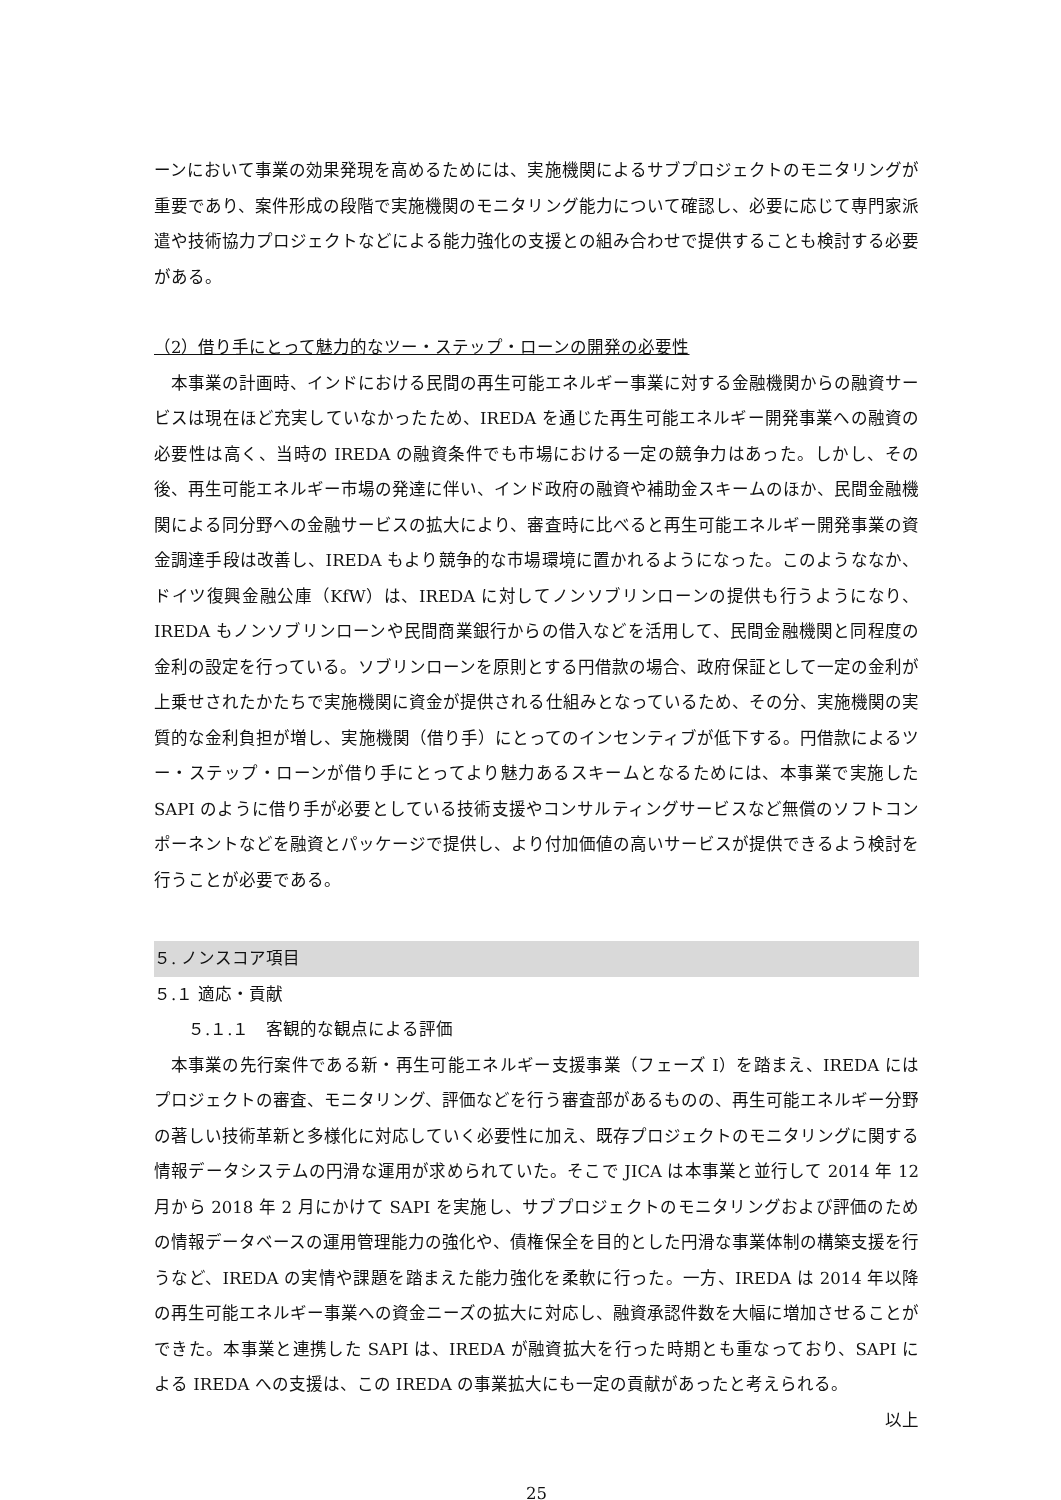ーンにおいて事業の効果発現を高めるためには、実施機関によるサブプロジェクトのモニタリングが重要であり、案件形成の段階で実施機関のモニタリング能力について確認し、必要に応じて専門家派遣や技術協力プロジェクトなどによる能力強化の支援との組み合わせで提供することも検討する必要がある。
（2）借り手にとって魅力的なツー・ステップ・ローンの開発の必要性
本事業の計画時、インドにおける民間の再生可能エネルギー事業に対する金融機関からの融資サービスは現在ほど充実していなかったため、IREDA を通じた再生可能エネルギー開発事業への融資の必要性は高く、当時の IREDA の融資条件でも市場における一定の競争力はあった。しかし、その後、再生可能エネルギー市場の発達に伴い、インド政府の融資や補助金スキームのほか、民間金融機関による同分野への金融サービスの拡大により、審査時に比べると再生可能エネルギー開発事業の資金調達手段は改善し、IREDA もより競争的な市場環境に置かれるようになった。このようななか、ドイツ復興金融公庫（KfW）は、IREDA に対してノンソブリンローンの提供も行うようになり、IREDA もノンソブリンローンや民間商業銀行からの借入などを活用して、民間金融機関と同程度の金利の設定を行っている。ソブリンローンを原則とする円借款の場合、政府保証として一定の金利が上乗せされたかたちで実施機関に資金が提供される仕組みとなっているため、その分、実施機関の実質的な金利負担が増し、実施機関（借り手）にとってのインセンティブが低下する。円借款によるツー・ステップ・ローンが借り手にとってより魅力あるスキームとなるためには、本事業で実施した SAPI のように借り手が必要としている技術支援やコンサルティングサービスなど無償のソフトコンポーネントなどを融資とパッケージで提供し、より付加価値の高いサービスが提供できるよう検討を行うことが必要である。
５. ノンスコア項目
５.１ 適応・貢献
　　５.１.１　客観的な観点による評価
本事業の先行案件である新・再生可能エネルギー支援事業（フェーズ I）を踏まえ、IREDA にはプロジェクトの審査、モニタリング、評価などを行う審査部があるものの、再生可能エネルギー分野の著しい技術革新と多様化に対応していく必要性に加え、既存プロジェクトのモニタリングに関する情報データシステムの円滑な運用が求められていた。そこで JICA は本事業と並行して 2014 年 12 月から 2018 年 2 月にかけて SAPI を実施し、サブプロジェクトのモニタリングおよび評価のための情報データベースの運用管理能力の強化や、債権保全を目的とした円滑な事業体制の構築支援を行うなど、IREDA の実情や課題を踏まえた能力強化を柔軟に行った。一方、IREDA は 2014 年以降の再生可能エネルギー事業への資金ニーズの拡大に対応し、融資承認件数を大幅に増加させることができた。本事業と連携した SAPI は、IREDA が融資拡大を行った時期とも重なっており、SAPI による IREDA への支援は、この IREDA の事業拡大にも一定の貢献があったと考えられる。
以上
25